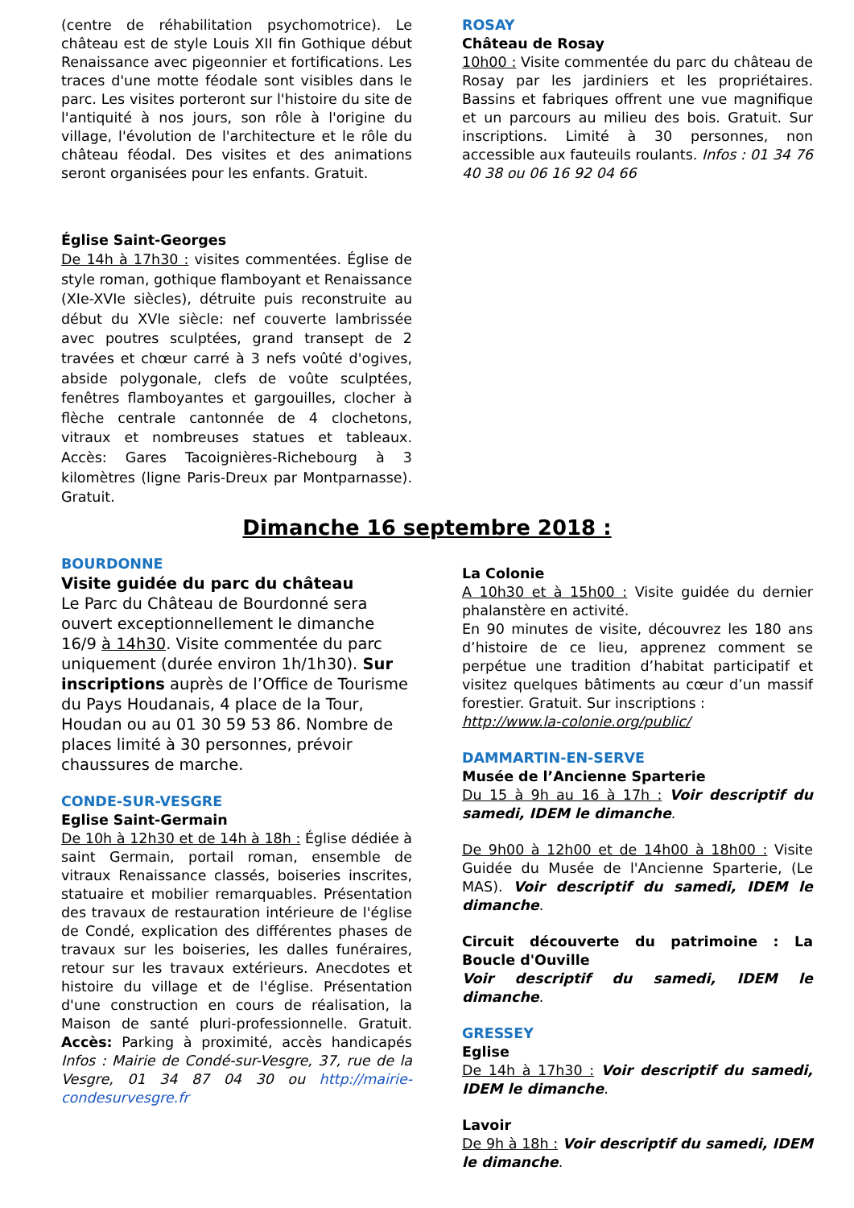(centre de réhabilitation psychomotrice). Le château est de style Louis XII fin Gothique début Renaissance avec pigeonnier et fortifications. Les traces d'une motte féodale sont visibles dans le parc. Les visites porteront sur l'histoire du site de l'antiquité à nos jours, son rôle à l'origine du village, l'évolution de l'architecture et le rôle du château féodal. Des visites et des animations seront organisées pour les enfants. Gratuit.
Église Saint-Georges
De 14h à 17h30 : visites commentées. Église de style roman, gothique flamboyant et Renaissance (XIe-XVIe siècles), détruite puis reconstruite au début du XVIe siècle: nef couverte lambrissée avec poutres sculptées, grand transept de 2 travées et chœur carré à 3 nefs voûté d'ogives, abside polygonale, clefs de voûte sculptées, fenêtres flamboyantes et gargouilles, clocher à flèche centrale cantonnée de 4 clochetons, vitraux et nombreuses statues et tableaux. Accès: Gares Tacoignières-Richebourg à 3 kilomètres (ligne Paris-Dreux par Montparnasse). Gratuit.
ROSAY
Château de Rosay
10h00 : Visite commentée du parc du château de Rosay par les jardiniers et les propriétaires. Bassins et fabriques offrent une vue magnifique et un parcours au milieu des bois. Gratuit. Sur inscriptions. Limité à 30 personnes, non accessible aux fauteuils roulants. Infos : 01 34 76 40 38 ou 06 16 92 04 66
Dimanche 16 septembre 2018 :
BOURDONNE
Visite guidée du parc du château
Le Parc du Château de Bourdonné sera ouvert exceptionnellement le dimanche 16/9 à 14h30. Visite commentée du parc uniquement (durée environ 1h/1h30). Sur inscriptions auprès de l’Office de Tourisme du Pays Houdanais, 4 place de la Tour, Houdan ou au 01 30 59 53 86. Nombre de places limité à 30 personnes, prévoir chaussures de marche.
CONDE-SUR-VESGRE
Eglise Saint-Germain
De 10h à 12h30 et de 14h à 18h : Église dédiée à saint Germain, portail roman, ensemble de vitraux Renaissance classés, boiseries inscrites, statuaire et mobilier remarquables. Présentation des travaux de restauration intérieure de l'église de Condé, explication des différentes phases de travaux sur les boiseries, les dalles funéraires, retour sur les travaux extérieurs. Anecdotes et histoire du village et de l'église. Présentation d'une construction en cours de réalisation, la Maison de santé pluri-professionnelle. Gratuit. Accès: Parking à proximité, accès handicapés Infos : Mairie de Condé-sur-Vesgre, 37, rue de la Vesgre, 01 34 87 04 30 ou http://mairie-condesurvesgre.fr
La Colonie
A 10h30 et à 15h00 : Visite guidée du dernier phalanstère en activité.
En 90 minutes de visite, découvrez les 180 ans d’histoire de ce lieu, apprenez comment se perpétue une tradition d’habitat participatif et visitez quelques bâtiments au cœur d’un massif forestier. Gratuit. Sur inscriptions :
http://www.la-colonie.org/public/
DAMMARTIN-EN-SERVE
Musée de l’Ancienne Sparterie
Du 15 à 9h au 16 à 17h : Voir descriptif du samedi, IDEM le dimanche.
De 9h00 à 12h00 et de 14h00 à 18h00 : Visite Guidée du Musée de l'Ancienne Sparterie, (Le MAS). Voir descriptif du samedi, IDEM le dimanche.
Circuit découverte du patrimoine : La Boucle d'Ouville
Voir descriptif du samedi, IDEM le dimanche.
GRESSEY
Eglise
De 14h à 17h30 : Voir descriptif du samedi, IDEM le dimanche.
Lavoir
De 9h à 18h : Voir descriptif du samedi, IDEM le dimanche.